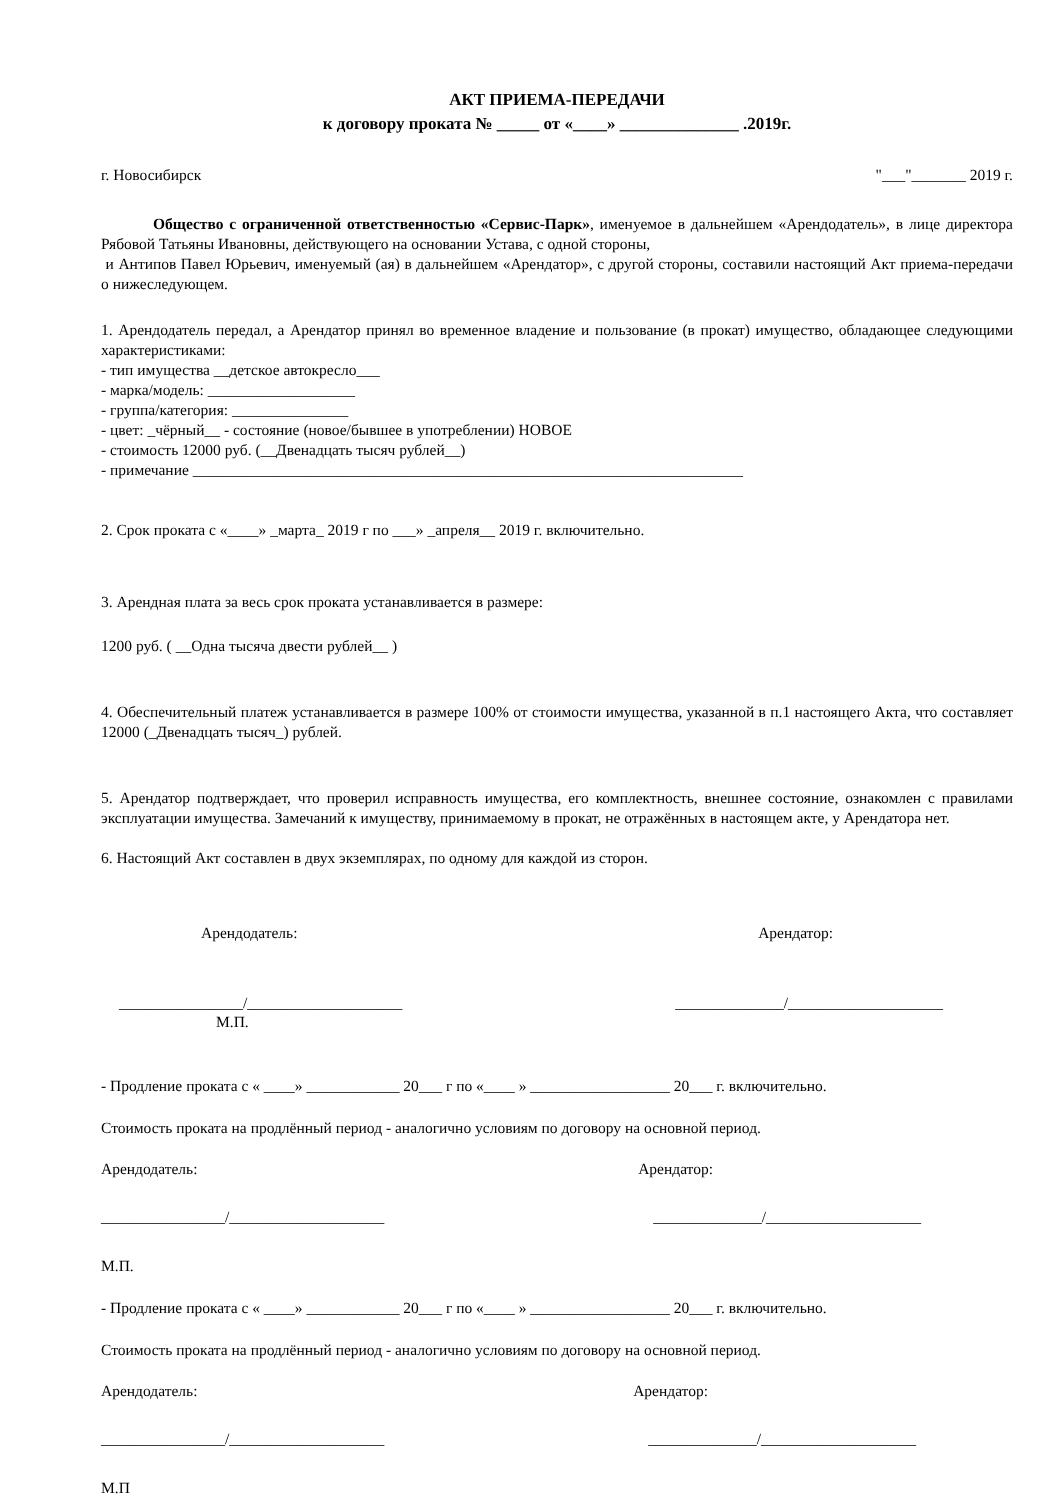АКТ ПРИЕМА-ПЕРЕДАЧИ
к договору проката № _____ от «____» ______________ .2019г.
г. Новосибирск "___"_______ 2019 г.
Общество с ограниченной ответственностью «Сервис-Парк», именуемое в дальнейшем «Арендодатель», в лице директора Рябовой Татьяны Ивановны, действующего на основании Устава, с одной стороны,
и Антипов Павел Юрьевич, именуемый (ая) в дальнейшем «Арендатор», с другой стороны, составили настоящий Акт приема-передачи о нижеследующем.
1. Арендодатель передал, а Арендатор принял во временное владение и пользование (в прокат) имущество, обладающее следующими характеристиками:
- тип имущества __детское автокресло___
- марка/модель: ___________________
- группа/категория: _______________
- цвет: _чёрный__ - состояние (новое/бывшее в употреблении) НОВОЕ
- стоимость 12000 руб. (__Двенадцать тысяч рублей__)
- примечание _______________________________________________________________________
2. Срок проката с «____» _марта_ 2019 г по ___» _апреля__ 2019 г. включительно.
3. Арендная плата за весь срок проката устанавливается в размере:
1200 руб. ( __Одна тысяча двести рублей__ )
4. Обеспечительный платеж устанавливается в размере 100% от стоимости имущества, указанной в п.1 настоящего Акта, что составляет 12000 (_Двенадцать тысяч_) рублей.
5. Арендатор подтверждает, что проверил исправность имущества, его комплектность, внешнее состояние, ознакомлен с правилами эксплуатации имущества. Замечаний к имуществу, принимаемому в прокат, не отражённых в настоящем акте, у Арендатора нет.
6. Настоящий Акт составлен в двух экземплярах, по одному для каждой из сторон.
Арендодатель: Арендатор:
________________/____________________ ______________/____________________
М.П.
- Продление проката с « ____» ____________ 20___ г по «____ » __________________ 20___ г. включительно.
Стоимость проката на продлённый период - аналогично условиям по договору на основной период.
Арендодатель: Арендатор:
________________/____________________ ______________/____________________
М.П.
- Продление проката с « ____» ____________ 20___ г по «____ » __________________ 20___ г. включительно.
Стоимость проката на продлённый период - аналогично условиям по договору на основной период.
Арендодатель: Арендатор:
________________/____________________ ______________/____________________
М.П